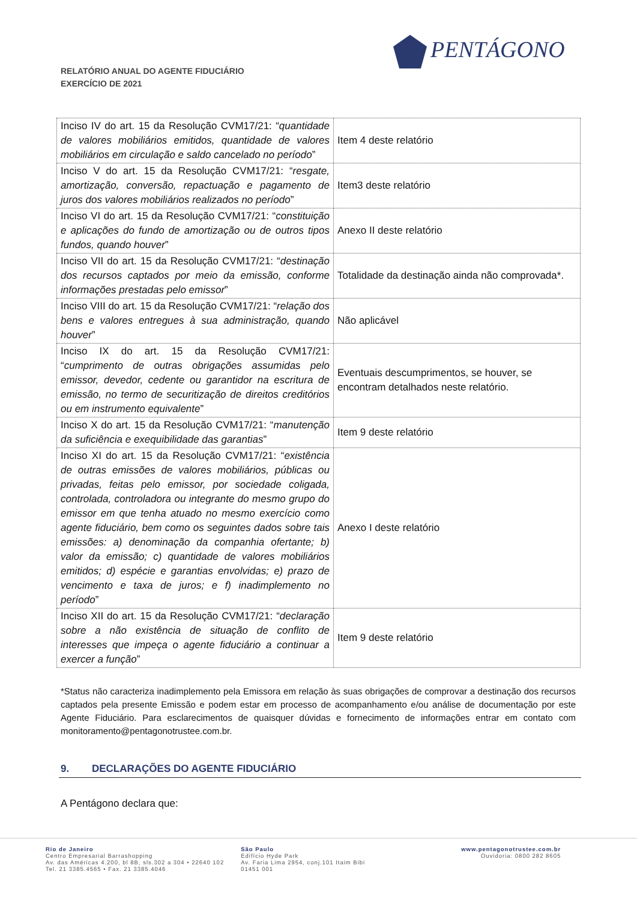RELATÓRIO ANUAL DO AGENTE FIDUCIÁRIO
EXERCÍCIO DE 2021
PENTÁGONO
| Inciso IV do art. 15 da Resolução CVM17/21: “ quantidade de valores mobiliários emitidos, quantidade de valores mobiliários em circulação e saldo cancelado no período ” | Item 4 deste relatório |
| Inciso V do art. 15 da Resolução CVM17/21: “ resgate, amortização, conversão, repactuação e pagamento de juros dos valores mobiliários realizados no período ” | Item3 deste relatório |
| Inciso VI do art. 15 da Resolução CVM17/21: “ constituição e aplicações do fundo de amortização ou de outros tipos fundos, quando houver ” | Anexo II deste relatório |
| Inciso VII do art. 15 da Resolução CVM17/21: “ destinação dos recursos captados por meio da emissão, conforme informações prestadas pelo emissor ” | Totalidade da destinação ainda não comprovada*. |
| Inciso VIII do art. 15 da Resolução CVM17/21: “ relação dos bens e valores entregues à sua administração, quando houver ” | Não aplicável |
| Inciso IX do art. 15 da Resolução CVM17/21: “ cumprimento de outras obrigações assumidas pelo emissor, devedor, cedente ou garantidor na escritura de emissão, no termo de securitização de direitos creditórios ou em instrumento equivalente ” | Eventuais descumprimentos, se houver, se encontram detalhados neste relatório. |
| Inciso X do art. 15 da Resolução CVM17/21: “ manutenção da suficiência e exequibilidade das garantias ” | Item 9 deste relatório |
| Inciso XI do art. 15 da Resolução CVM17/21: “ existência de outras emissões de valores mobiliários, públicas ou privadas, feitas pelo emissor, por sociedade coligada, controlada, controladora ou integrante do mesmo grupo do emissor em que tenha atuado no mesmo exercício como agente fiduciário, bem como os seguintes dados sobre tais emissões: a) denominação da companhia ofertante; b) valor da emissão; c) quantidade de valores mobiliários emitidos; d) espécie e garantias envolvidas; e) prazo de vencimento e taxa de juros; e f) inadimplemento no período ” | Anexo I deste relatório |
| Inciso XII do art. 15 da Resolução CVM17/21: “ declaração sobre a não existência de situação de conflito de interesses que impeça o agente fiduciário a continuar a exercer a função ” | Item 9 deste relatório |
*Status não caracteriza inadimplemento pela Emissora em relação às suas obrigações de comprovar a destinação dos recursos captados pela presente Emissão e podem estar em processo de acompanhamento e/ou análise de documentação por este Agente Fiduciário. Para esclarecimentos de quaisquer dúvidas e fornecimento de informações entrar em contato com monitoramento@pentagonotrustee.com.br.
9. DECLARAÇÕES DO AGENTE FIDUCIÁRIO
A Pentágono declara que:
Rio de Janeiro
Centro Empresarial Barrashopping
Av. das Américas 4.200, bl 8B, sls.302 a 304 • 22640 102
Tel. 21 3385.4565 • Fax. 21 3385.4046
São Paulo
Edifício Hyde Park
Av. Faria Lima 2954, conj.101 Itaim Bibi
01451 001
www.pentagonotrustee.com.br
Ouvidoria: 0800 282 8605